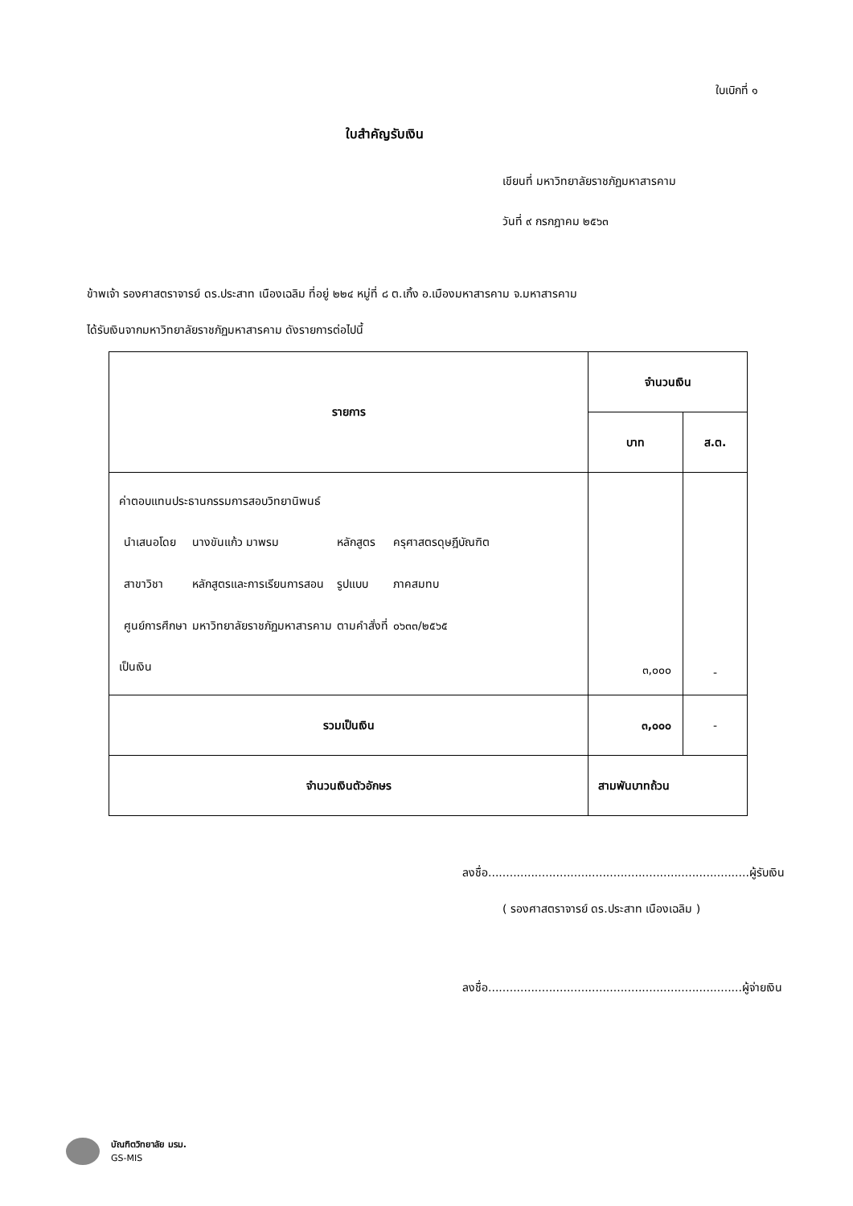ใบเบิกที่ ๑
ใบสำคัญรับเงิน
เขียนที่ มหาวิทยาลัยราชภัฏมหาสารคาม
วันที่ ๙ กรกฎาคม ๒๕๖๓
ข้าพเจ้า รองศาสตราจารย์ ดร.ประสาท เนืองเฉลิม ที่อยู่ ๒๒๔ หมู่ที่ ๘ ต.เกิ้ง อ.เมืองมหาสารคาม จ.มหาสารคาม
ได้รับเงินจากมหาวิทยาลัยราชภัฏมหาสารคาม ดังรายการต่อไปนี้
| รายการ | จำนวนเงิน | |
| --- | --- | --- |
| | บาท | ส.ต. |
| ค่าตอบแทนประธานกรรมการสอบวิทยานิพนธ์ / นำเสนอโดย / นางขันแก้ว มาพรม / หลักสูตร / ครุศาสตรดุษฎีบัณฑิต / / สาขาวิชา / หลักสูตรและการเรียนการสอน / รูปแบบ / ภาคสมทบ / / ศูนย์การศึกษา / มหาวิทยาลัยราชภัฏมหาสารคาม / ตามคำสั่งที่ / ๐๖๓๓/๒๕๖๕ / เป็นเงิน | ๓,๐๐๐ | - |
| รวมเป็นเงิน | ๓,๐๐๐ | - |
| จำนวนเงินตัวอักษร | สามพันบาทถ้วน | |
ลงชื่อ.........................................................................ผู้รับเงิน
( รองศาสตราจารย์ ดร.ประสาท เนืองเฉลิม )
ลงชื่อ.......................................................................ผู้จ่ายเงิน
บัณฑิตวิทยาลัย มรม.
GS-MIS